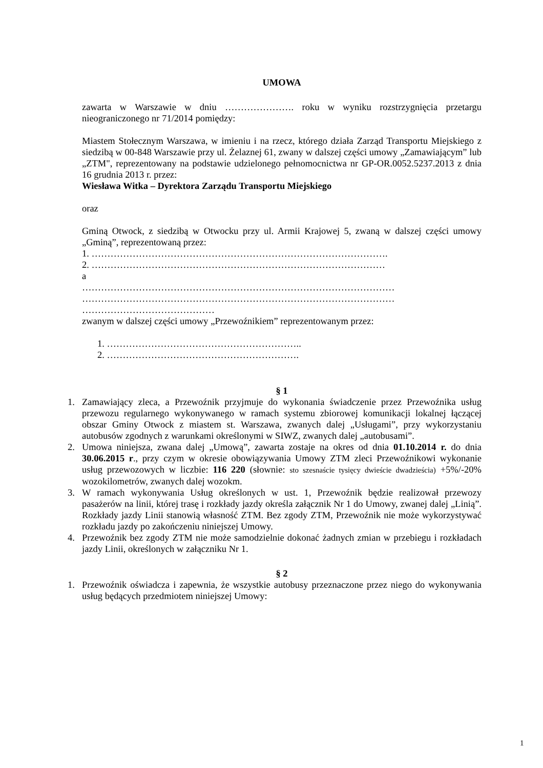UMOWA
zawarta w Warszawie w dniu …………………. roku w wyniku rozstrzygnięcia przetargu nieograniczonego nr 71/2014 pomiędzy:
Miastem Stołecznym Warszawa, w imieniu i na rzecz, którego działa Zarząd Transportu Miejskiego z siedzibą w 00-848 Warszawie przy ul. Żelaznej 61, zwany w dalszej części umowy „Zamawiającym” lub „ZTM", reprezentowany na podstawie udzielonego pełnomocnictwa nr GP-OR.0052.5237.2013 z dnia 16 grudnia 2013 r. przez:
Wiesława Witka – Dyrektora Zarządu Transportu Miejskiego
oraz
Gminą Otwock, z siedzibą w Otwocku przy ul. Armii Krajowej 5, zwaną w dalszej części umowy „Gminą”, reprezentowaną przez:
1. ………………………………………………………………………………….
2. …………………………………………………………………………………
a
……………………………………………………………………………………… ……………………………………………………………………………………… ……………………………………
zwanym w dalszej części umowy „Przewoźnikiem” reprezentowanym przez:
1. ……………………………………………………..
2. …………………………………………………….
§ 1
1. Zamawiający zleca, a Przewoźnik przyjmuje do wykonania świadczenie przez Przewoźnika usług przewozu regularnego wykonywanego w ramach systemu zbiorowej komunikacji lokalnej łączącej obszar Gminy Otwock z miastem st. Warszawa, zwanych dalej „Usługami”, przy wykorzystaniu autobusów zgodnych z warunkami określonymi w SIWZ, zwanych dalej „autobusami”.
2. Umowa niniejsza, zwana dalej „Umową”, zawarta zostaje na okres od dnia 01.10.2014 r. do dnia 30.06.2015 r., przy czym w okresie obowiązywania Umowy ZTM zleci Przewoźnikowi wykonanie usług przewozowych w liczbie: 116 220 (słownie: sto szesnaście tysięcy dwieście dwadzieścia) +5%/-20% wozokilometrów, zwanych dalej wozokm.
3. W ramach wykonywania Usług określonych w ust. 1, Przewoźnik będzie realizował przewozy pasażerów na linii, której trasę i rozkłady jazdy określa załącznik Nr 1 do Umowy, zwanej dalej „Linią”. Rozkłady jazdy Linii stanowią własność ZTM. Bez zgody ZTM, Przewoźnik nie może wykorzystywać rozkładu jazdy po zakończeniu niniejszej Umowy.
4. Przewoźnik bez zgody ZTM nie może samodzielnie dokonać żadnych zmian w przebiegu i rozkładach jazdy Linii, określonych w załączniku Nr 1.
§ 2
1. Przewoźnik oświadcza i zapewnia, że wszystkie autobusy przeznaczone przez niego do wykonywania usług będących przedmiotem niniejszej Umowy:
1